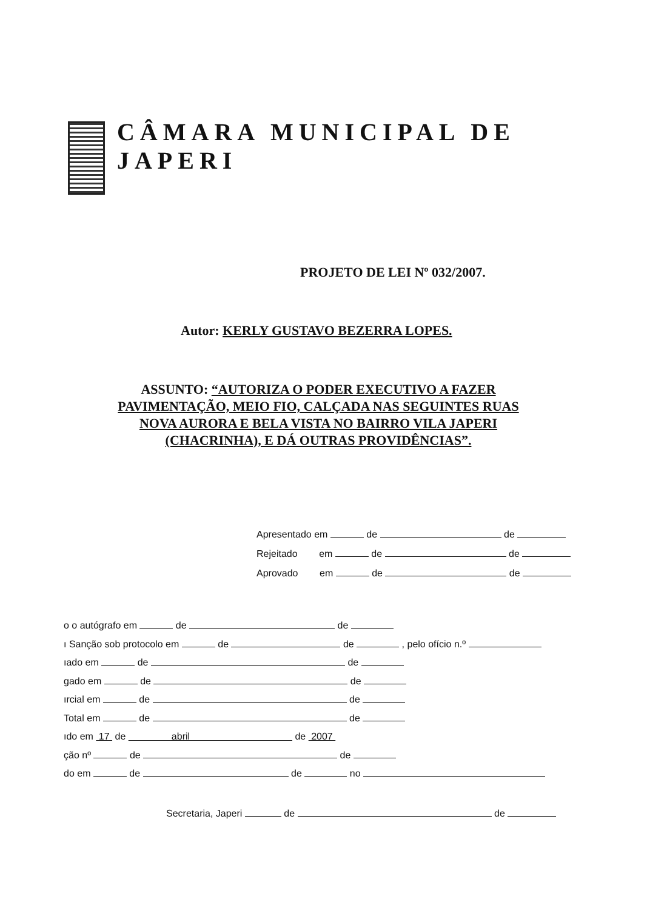CÂMARA MUNICIPAL DE JAPERI
PROJETO DE LEI Nº 032/2007.
Autor: KERLY GUSTAVO BEZERRA LOPES.
ASSUNTO: “AUTORIZA O PODER EXECUTIVO A FAZER PAVIMENTAÇÃO, MEIO FIO, CALÇADA NAS SEGUINTES RUAS NOVA AURORA E BELA VISTA NO BAIRRO VILA JAPERI (CHACRINHA), E DÁ OUTRAS PROVIDÊNCIAS”.
Apresentado em de de
Rejeitado em de de
Aprovado em de de
o o autógrafo em de de
ı Sanção sob protocolo em de de , pelo ofício n.º
ıado em de de
gado em de de
ırcial em de de
Total em de de
ıdo em 17 de abril de 2007
ção nº de de
do em de de no
Secretaria, Japeri de de